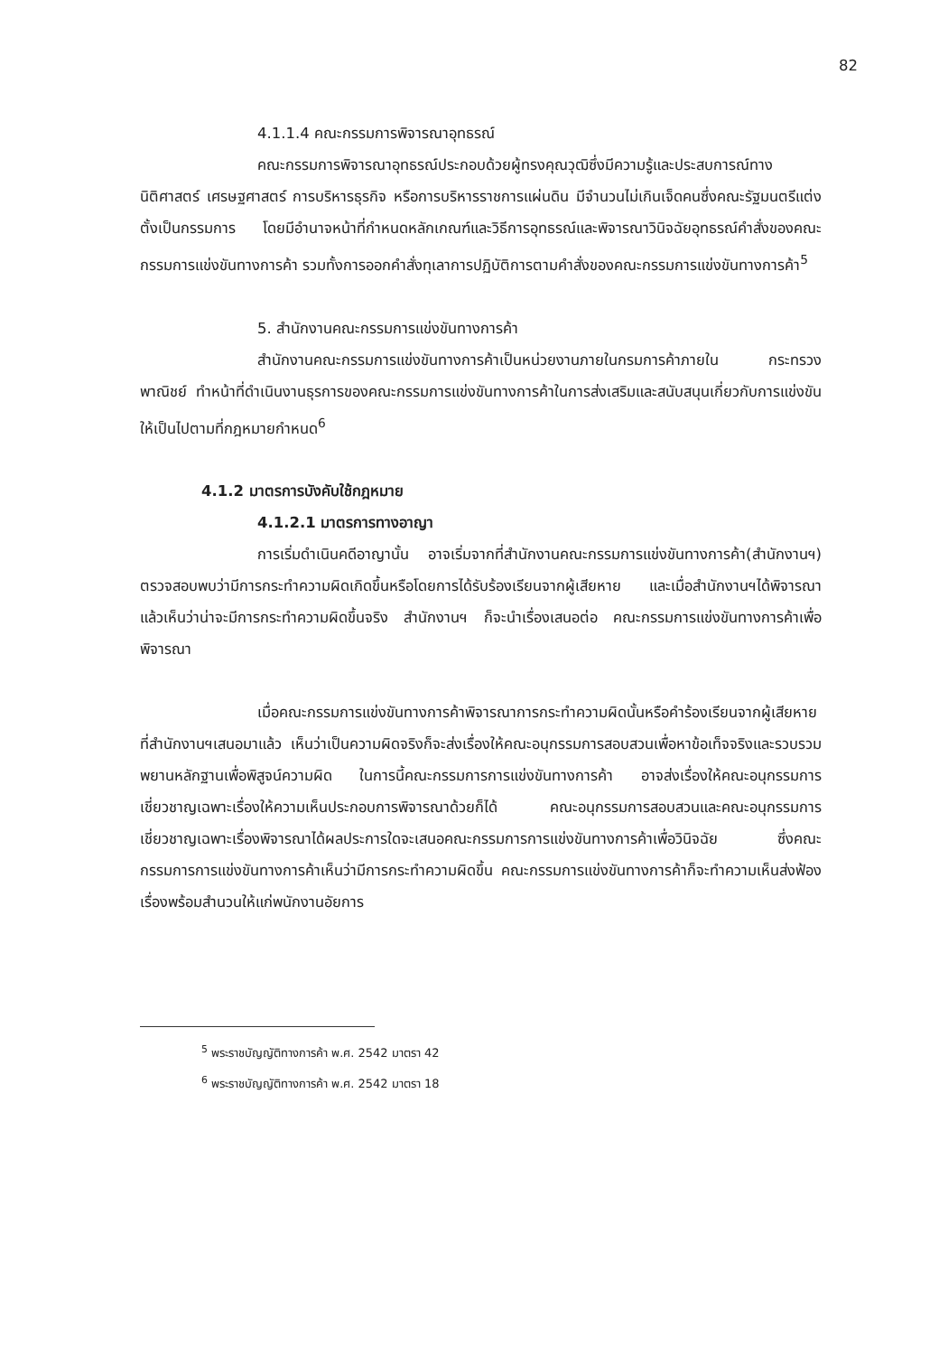82
4.1.1.4 คณะกรรมการพิจารณาอุทธรณ์
คณะกรรมการพิจารณาอุทธรณ์ประกอบด้วยผู้ทรงคุณวุฒิซึ่งมีความรู้และประสบการณ์ทางนิติศาสตร์ เศรษฐศาสตร์ การบริหารธุรกิจ หรือการบริหารราชการแผ่นดิน มีจำนวนไม่เกินเจ็ดคนซึ่งคณะรัฐมนตรีแต่งตั้งเป็นกรรมการ โดยมีอำนาจหน้าที่กำหนดหลักเกณฑ์และวิธีการอุทธรณ์และพิจารณาวินิจฉัยอุทธรณ์คำสั่งของคณะกรรมการแข่งขันทางการค้า รวมทั้งการออกคำสั่งทุเลาการปฏิบัติการตามคำสั่งของคณะกรรมการแข่งขันทางการค้า<sup>5</sup>
5. สำนักงานคณะกรรมการแข่งขันทางการค้า
สำนักงานคณะกรรมการแข่งขันทางการค้าเป็นหน่วยงานภายในกรมการค้าภายใน กระทรวงพาณิชย์ ทำหน้าที่ดำเนินงานธุรการของคณะกรรมการแข่งขันทางการค้าในการส่งเสริมและสนับสนุนเกี่ยวกับการแข่งขันให้เป็นไปตามที่กฎหมายกำหนด<sup>6</sup>
4.1.2 มาตรการบังคับใช้กฎหมาย
4.1.2.1 มาตรการทางอาญา
การเริ่มดำเนินคดีอาญานั้น อาจเริ่มจากที่สำนักงานคณะกรรมการแข่งขันทางการค้า(สำนักงานฯ) ตรวจสอบพบว่ามีการกระทำความผิดเกิดขึ้นหรือโดยการได้รับร้องเรียนจากผู้เสียหาย และเมื่อสำนักงานฯได้พิจารณาแล้วเห็นว่าน่าจะมีการกระทำความผิดขึ้นจริง สำนักงานฯ ก็จะนำเรื่องเสนอต่อ คณะกรรมการแข่งขันทางการค้าเพื่อพิจารณา
เมื่อคณะกรรมการแข่งขันทางการค้าพิจารณาการกระทำความผิดนั้นหรือคำร้องเรียนจากผู้เสียหายที่สำนักงานฯเสนอมาแล้ว เห็นว่าเป็นความผิดจริงก็จะส่งเรื่องให้คณะอนุกรรมการสอบสวนเพื่อหาข้อเท็จจริงและรวบรวมพยานหลักฐานเพื่อพิสูจน์ความผิด ในการนี้คณะกรรมการการแข่งขันทางการค้า อาจส่งเรื่องให้คณะอนุกรรมการเชี่ยวชาญเฉพาะเรื่องให้ความเห็นประกอบการพิจารณาด้วยก็ได้ คณะอนุกรรมการสอบสวนและคณะอนุกรรมการเชี่ยวชาญเฉพาะเรื่องพิจารณาได้ผลประการใดจะเสนอคณะกรรมการการแข่งขันทางการค้าเพื่อวินิจฉัย ซึ่งคณะกรรมการการแข่งขันทางการค้าเห็นว่ามีการกระทำความผิดขึ้น คณะกรรมการแข่งขันทางการค้าก็จะทำความเห็นส่งฟ้องเรื่องพร้อมสำนวนให้แก่พนักงานอัยการ
<sup>5</sup> พระราชบัญญัติทางการค้า พ.ศ. 2542 มาตรา 42
<sup>6</sup> พระราชบัญญัติทางการค้า พ.ศ. 2542 มาตรา 18